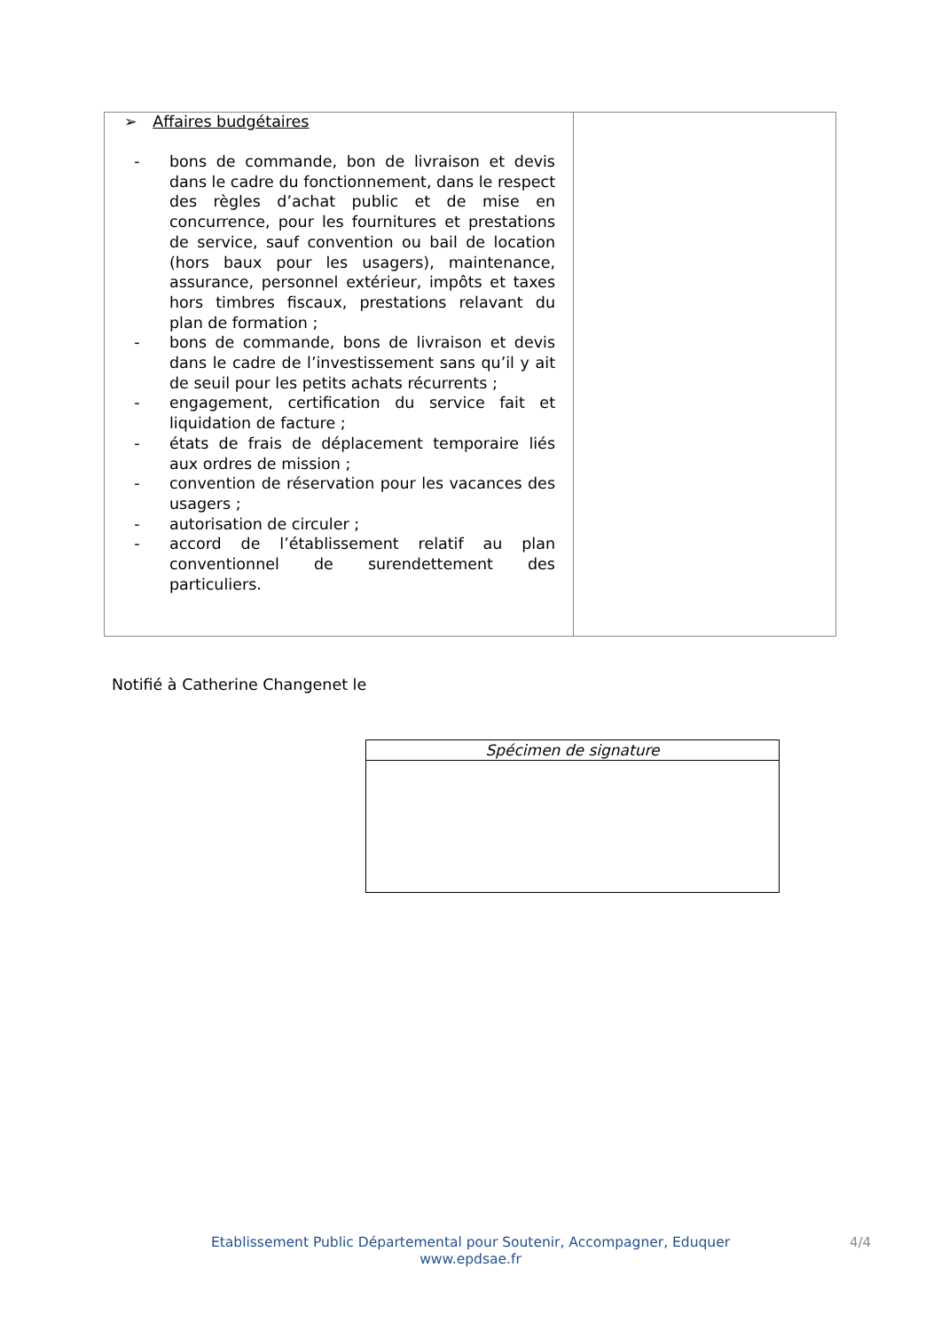| ➢ Affaires budgétaires - bons de commande, bon de livraison et devis dans le cadre du fonctionnement, dans le respect des règles d’achat public et de mise en concurrence, pour les fournitures et prestations de service, sauf convention ou bail de location (hors baux pour les usagers), maintenance, assurance, personnel extérieur, impôts et taxes hors timbres fiscaux, prestations relavant du plan de formation ; - bons de commande, bons de livraison et devis dans le cadre de l’investissement sans qu’il y ait de seuil pour les petits achats récurrents ; - engagement, certification du service fait et liquidation de facture ; - états de frais de déplacement temporaire liés aux ordres de mission ; - convention de réservation pour les vacances des usagers ; - autorisation de circuler ; - accord de l’établissement relatif au plan conventionnel de surendettement des particuliers. | |
Notifié à Catherine Changenet le
| Spécimen de signature |
| --- |
Etablissement Public Départemental pour Soutenir, Accompagner, Eduquer
www.epdsae.fr
4/4